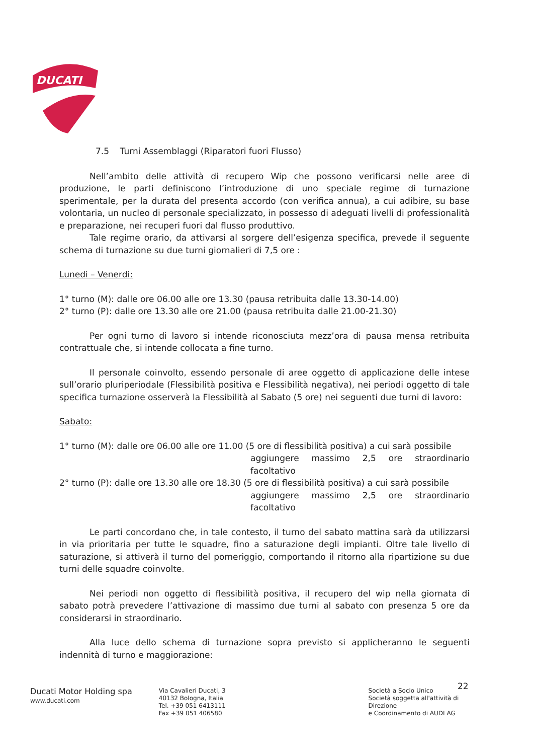DUCATI
7.5 Turni Assemblaggi (Riparatori fuori Flusso)
Nell’ambito delle attività di recupero Wip che possono verificarsi nelle aree di produzione, le parti definiscono l’introduzione di uno speciale regime di turnazione sperimentale, per la durata del presenta accordo (con verifica annua), a cui adibire, su base volontaria, un nucleo di personale specializzato, in possesso di adeguati livelli di professionalità e preparazione, nei recuperi fuori dal flusso produttivo.
Tale regime orario, da attivarsi al sorgere dell’esigenza specifica, prevede il seguente schema di turnazione su due turni giornalieri di 7,5 ore :
Lunedi – Venerdi:
1° turno (M): dalle ore 06.00 alle ore 13.30 (pausa retribuita dalle 13.30-14.00)
2° turno (P): dalle ore 13.30 alle ore 21.00 (pausa retribuita dalle 21.00-21.30)
Per ogni turno di lavoro si intende riconosciuta mezz’ora di pausa mensa retribuita contrattuale che, si intende collocata a fine turno.
Il personale coinvolto, essendo personale di aree oggetto di applicazione delle intese sull’orario pluriperiodale (Flessibilità positiva e Flessibilità negativa), nei periodi oggetto di tale specifica turnazione osserverà la Flessibilità al Sabato (5 ore) nei seguenti due turni di lavoro:
Sabato:
1° turno (M): dalle ore 06.00 alle ore 11.00 (5 ore di flessibilità positiva) a cui sarà possibile
aggiungere massimo 2,5 ore straordinario facoltativo
2° turno (P): dalle ore 13.30 alle ore 18.30 (5 ore di flessibilità positiva) a cui sarà possibile
aggiungere massimo 2,5 ore straordinario facoltativo
Le parti concordano che, in tale contesto, il turno del sabato mattina sarà da utilizzarsi in via prioritaria per tutte le squadre, fino a saturazione degli impianti. Oltre tale livello di saturazione, si attiverà il turno del pomeriggio, comportando il ritorno alla ripartizione su due turni delle squadre coinvolte.
Nei periodi non oggetto di flessibilità positiva, il recupero del wip nella giornata di sabato potrà prevedere l’attivazione di massimo due turni al sabato con presenza 5 ore da considerarsi in straordinario.
Alla luce dello schema di turnazione sopra previsto si applicheranno le seguenti indennità di turno e maggiorazione:
22
Ducati Motor Holding spa
www.ducati.com
Via Cavalieri Ducati, 3
40132 Bologna, Italia
Tel. +39 051 6413111
Fax +39 051 406580
Società a Socio Unico
Società soggetta all'attività di Direzione
e Coordinamento di AUDI AG